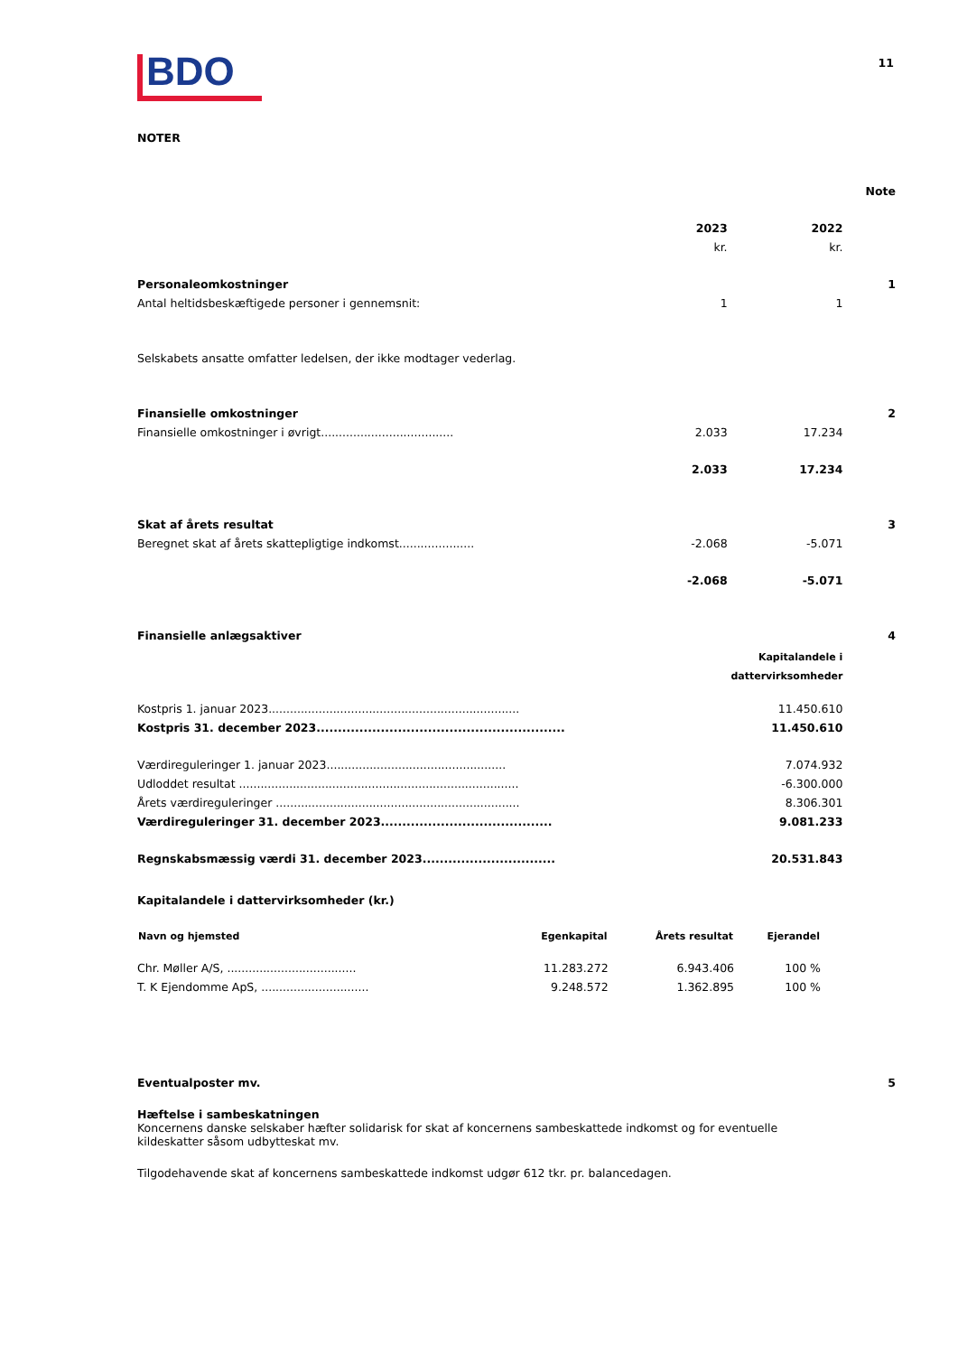BDO 11
NOTER
| | | | Note |
| | 2023 | 2022 | |
| | kr. | kr. | |
| Personaleomkostninger | | | 1 |
| Antal heltidsbeskæftigede personer i gennemsnit: | 1 | 1 | |
| Selskabets ansatte omfatter ledelsen, der ikke modtager vederlag. | | | |
| Finansielle omkostninger | | | 2 |
| Finansielle omkostninger i øvrigt..................................... | 2.033 | 17.234 | |
| | 2.033 | 17.234 | |
| Skat af årets resultat | | | 3 |
| Beregnet skat af årets skattepligtige indkomst..................... | -2.068 | -5.071 | |
| | -2.068 | -5.071 | |
| Finansielle anlægsaktiver | | | 4 |
| | | Kapitalandele i dattervirksomheder | |
| Kostpris 1. januar 2023...................................................................... | | 11.450.610 | |
| Kostpris 31. december 2023.......................................................... | | 11.450.610 | |
| Værdireguleringer 1. januar 2023.................................................. | | 7.074.932 | |
| Udloddet resultat .............................................................................. | | -6.300.000 | |
| Årets værdireguleringer .................................................................... | | 8.306.301 | |
| Værdireguleringer 31. december 2023........................................ | | 9.081.233 | |
| Regnskabsmæssig værdi 31. december 2023............................... | | 20.531.843 | |
Kapitalandele i dattervirksomheder (kr.)
| Navn og hjemsted | Egenkapital | Årets resultat | Ejerandel |
| --- | --- | --- | --- |
| Chr. Møller A/S, .................................... | 11.283.272 | 6.943.406 | 100 % |
| T. K Ejendomme ApS, .............................. | 9.248.572 | 1.362.895 | 100 % |
Eventualposter mv. 5
Hæftelse i sambeskatningen
Koncernens danske selskaber hæfter solidarisk for skat af koncernens sambeskattede indkomst og for eventuelle kildeskatter såsom udbytteskat mv.
Tilgodehavende skat af koncernens sambeskattede indkomst udgør 612 tkr. pr. balancedagen.